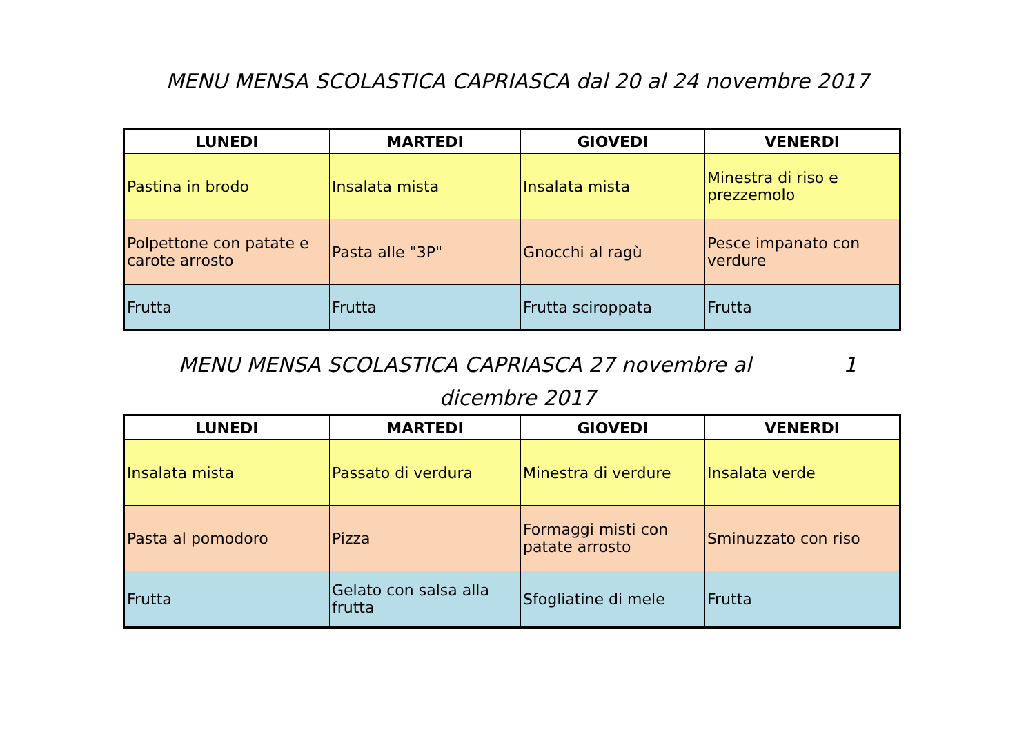MENU MENSA SCOLASTICA CAPRIASCA dal 20 al 24 novembre 2017
| LUNEDI | MARTEDI | GIOVEDI | VENERDI |
| --- | --- | --- | --- |
| Pastina in brodo | Insalata mista | Insalata mista | Minestra di riso e prezzemolo |
| Polpettone con patate e carote arrosto | Pasta alle "3P" | Gnocchi al ragù | Pesce impanato con verdure |
| Frutta | Frutta | Frutta sciroppata | Frutta |
MENU MENSA SCOLASTICA CAPRIASCA 27 novembre al 1
dicembre 2017
| LUNEDI | MARTEDI | GIOVEDI | VENERDI |
| --- | --- | --- | --- |
| Insalata mista | Passato di verdura | Minestra di verdure | Insalata verde |
| Pasta al pomodoro | Pizza | Formaggi misti con patate arrosto | Sminuzzato con riso |
| Frutta | Gelato con salsa alla frutta | Sfogliatine di mele | Frutta |